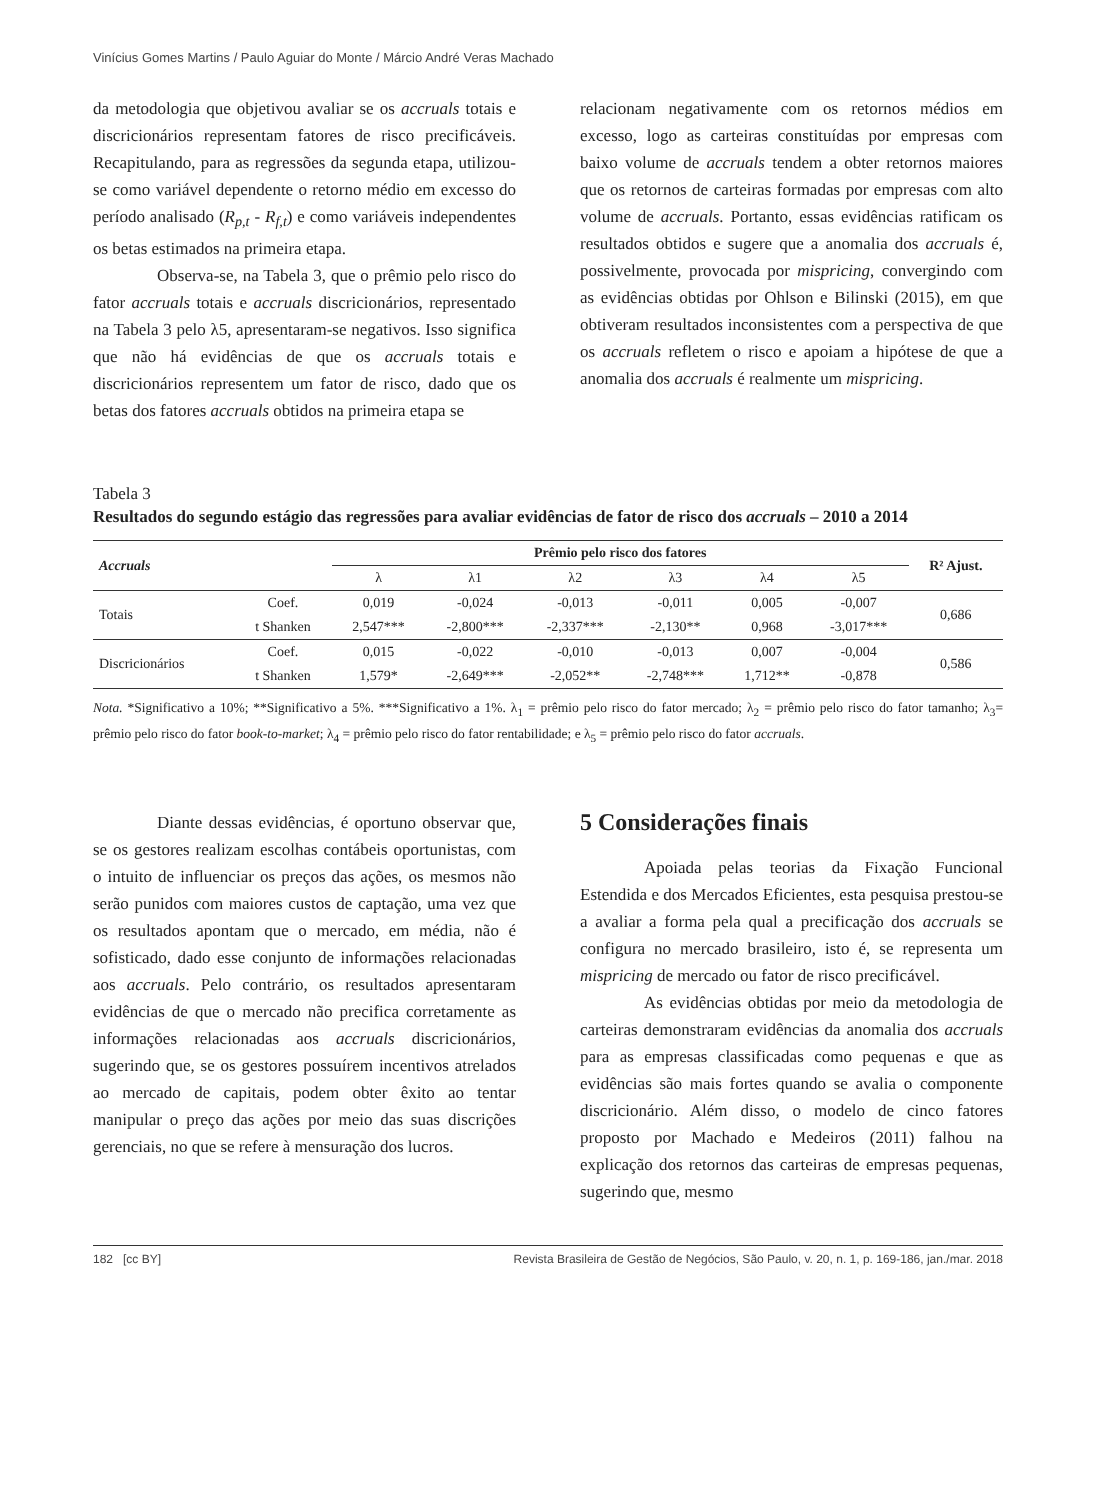Vinícius Gomes Martins / Paulo Aguiar do Monte / Márcio André Veras Machado
da metodologia que objetivou avaliar se os accruals totais e discricionários representam fatores de risco precificáveis. Recapitulando, para as regressões da segunda etapa, utilizou-se como variável dependente o retorno médio em excesso do período analisado (R<sub>p,t</sub> - R<sub>f,t</sub>) e como variáveis independentes os betas estimados na primeira etapa.
Observa-se, na Tabela 3, que o prêmio pelo risco do fator accruals totais e accruals discricionários, representado na Tabela 3 pelo λ5, apresentaram-se negativos. Isso significa que não há evidências de que os accruals totais e discricionários representem um fator de risco, dado que os betas dos fatores accruals obtidos na primeira etapa se
relacionam negativamente com os retornos médios em excesso, logo as carteiras constituídas por empresas com baixo volume de accruals tendem a obter retornos maiores que os retornos de carteiras formadas por empresas com alto volume de accruals. Portanto, essas evidências ratificam os resultados obtidos e sugere que a anomalia dos accruals é, possivelmente, provocada por mispricing, convergindo com as evidências obtidas por Ohlson e Bilinski (2015), em que obtiveram resultados inconsistentes com a perspectiva de que os accruals refletem o risco e apoiam a hipótese de que a anomalia dos accruals é realmente um mispricing.
Tabela 3
Resultados do segundo estágio das regressões para avaliar evidências de fator de risco dos accruals – 2010 a 2014
| Accruals | | Prêmio pelo risco dos fatores | | | | | | R² Ajust. |
| --- | --- | --- | --- | --- | --- | --- | --- | --- |
| | | λ | λ1 | λ2 | λ3 | λ4 | λ5 | |
| Totais | Coef. | 0,019 | -0,024 | -0,013 | -0,011 | 0,005 | -0,007 | 0,686 |
| | t Shanken | 2,547*** | -2,800*** | -2,337*** | -2,130** | 0,968 | -3,017*** | |
| Discricionários | Coef. | 0,015 | -0,022 | -0,010 | -0,013 | 0,007 | -0,004 | 0,586 |
| | t Shanken | 1,579* | -2,649*** | -2,052** | -2,748*** | 1,712** | -0,878 | |
Nota. *Significativo a 10%; **Significativo a 5%. ***Significativo a 1%. λ<sub>1</sub> = prêmio pelo risco do fator mercado; λ<sub>2</sub> = prêmio pelo risco do fator tamanho; λ<sub>3</sub>= prêmio pelo risco do fator book-to-market; λ<sub>4</sub> = prêmio pelo risco do fator rentabilidade; e λ<sub>5</sub> = prêmio pelo risco do fator accruals.
Diante dessas evidências, é oportuno observar que, se os gestores realizam escolhas contábeis oportunistas, com o intuito de influenciar os preços das ações, os mesmos não serão punidos com maiores custos de captação, uma vez que os resultados apontam que o mercado, em média, não é sofisticado, dado esse conjunto de informações relacionadas aos accruals. Pelo contrário, os resultados apresentaram evidências de que o mercado não precifica corretamente as informações relacionadas aos accruals discricionários, sugerindo que, se os gestores possuírem incentivos atrelados ao mercado de capitais, podem obter êxito ao tentar manipular o preço das ações por meio das suas discrições gerenciais, no que se refere à mensuração dos lucros.
5 Considerações finais
Apoiada pelas teorias da Fixação Funcional Estendida e dos Mercados Eficientes, esta pesquisa prestou-se a avaliar a forma pela qual a precificação dos accruals se configura no mercado brasileiro, isto é, se representa um mispricing de mercado ou fator de risco precificável.
As evidências obtidas por meio da metodologia de carteiras demonstraram evidências da anomalia dos accruals para as empresas classificadas como pequenas e que as evidências são mais fortes quando se avalia o componente discricionário. Além disso, o modelo de cinco fatores proposto por Machado e Medeiros (2011) falhou na explicação dos retornos das carteiras de empresas pequenas, sugerindo que, mesmo
182 [cc BY] Revista Brasileira de Gestão de Negócios, São Paulo, v. 20, n. 1, p. 169-186, jan./mar. 2018